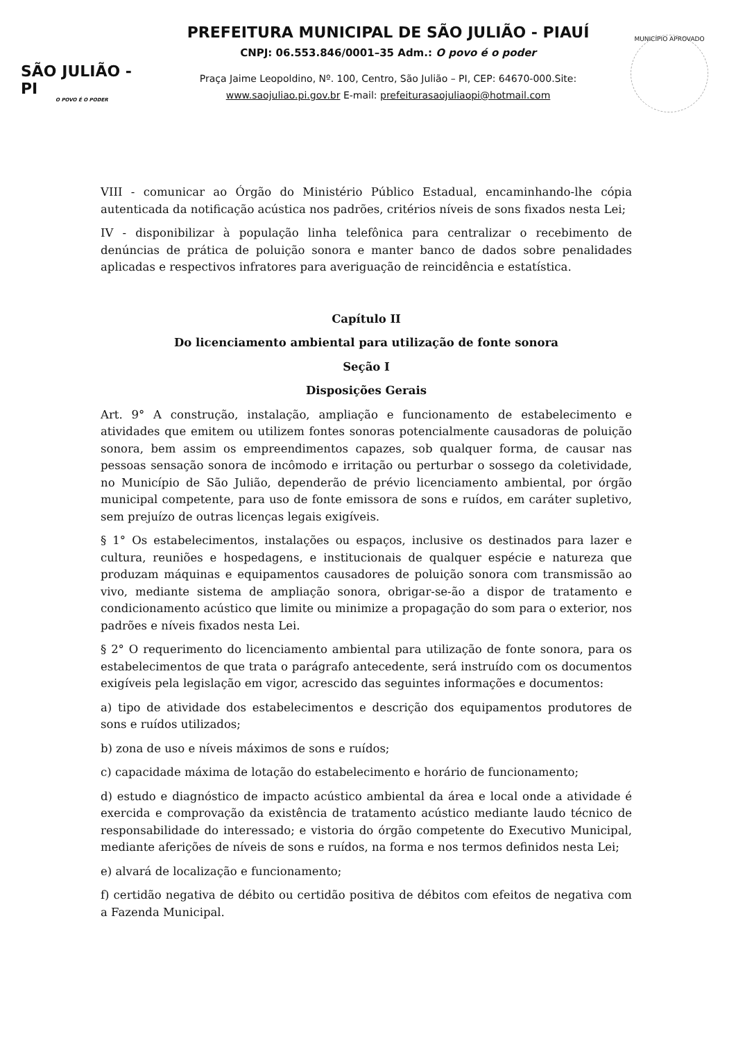SÃO JULIÃO - PI
O POVO É O PODER
PREFEITURA MUNICIPAL DE SÃO JULIÃO - PIAUÍ
CNPJ: 06.553.846/0001–35 Adm.: O povo é o poder
Praça Jaime Leopoldino, Nº. 100, Centro, São Julião – PI, CEP: 64670-000.Site:
www.saojuliao.pi.gov.br E-mail: prefeiturasaojuliaopi@hotmail.com
MUNICÍPIO APROVADO
VIII - comunicar ao Órgão do Ministério Público Estadual, encaminhando-lhe cópia autenticada da notificação acústica nos padrões, critérios níveis de sons fixados nesta Lei;
IV - disponibilizar à população linha telefônica para centralizar o recebimento de denúncias de prática de poluição sonora e manter banco de dados sobre penalidades aplicadas e respectivos infratores para averiguação de reincidência e estatística.
Capítulo II
Do licenciamento ambiental para utilização de fonte sonora
Seção I
Disposições Gerais
Art. 9° A construção, instalação, ampliação e funcionamento de estabelecimento e atividades que emitem ou utilizem fontes sonoras potencialmente causadoras de poluição sonora, bem assim os empreendimentos capazes, sob qualquer forma, de causar nas pessoas sensação sonora de incômodo e irritação ou perturbar o sossego da coletividade, no Município de São Julião, dependerão de prévio licenciamento ambiental, por órgão municipal competente, para uso de fonte emissora de sons e ruídos, em caráter supletivo, sem prejuízo de outras licenças legais exigíveis.
§ 1° Os estabelecimentos, instalações ou espaços, inclusive os destinados para lazer e cultura, reuniões e hospedagens, e institucionais de qualquer espécie e natureza que produzam máquinas e equipamentos causadores de poluição sonora com transmissão ao vivo, mediante sistema de ampliação sonora, obrigar-se-ão a dispor de tratamento e condicionamento acústico que limite ou minimize a propagação do som para o exterior, nos padrões e níveis fixados nesta Lei.
§ 2° O requerimento do licenciamento ambiental para utilização de fonte sonora, para os estabelecimentos de que trata o parágrafo antecedente, será instruído com os documentos exigíveis pela legislação em vigor, acrescido das seguintes informações e documentos:
a) tipo de atividade dos estabelecimentos e descrição dos equipamentos produtores de sons e ruídos utilizados;
b) zona de uso e níveis máximos de sons e ruídos;
c) capacidade máxima de lotação do estabelecimento e horário de funcionamento;
d) estudo e diagnóstico de impacto acústico ambiental da área e local onde a atividade é exercida e comprovação da existência de tratamento acústico mediante laudo técnico de responsabilidade do interessado; e vistoria do órgão competente do Executivo Municipal, mediante aferições de níveis de sons e ruídos, na forma e nos termos definidos nesta Lei;
e) alvará de localização e funcionamento;
f) certidão negativa de débito ou certidão positiva de débitos com efeitos de negativa com a Fazenda Municipal.